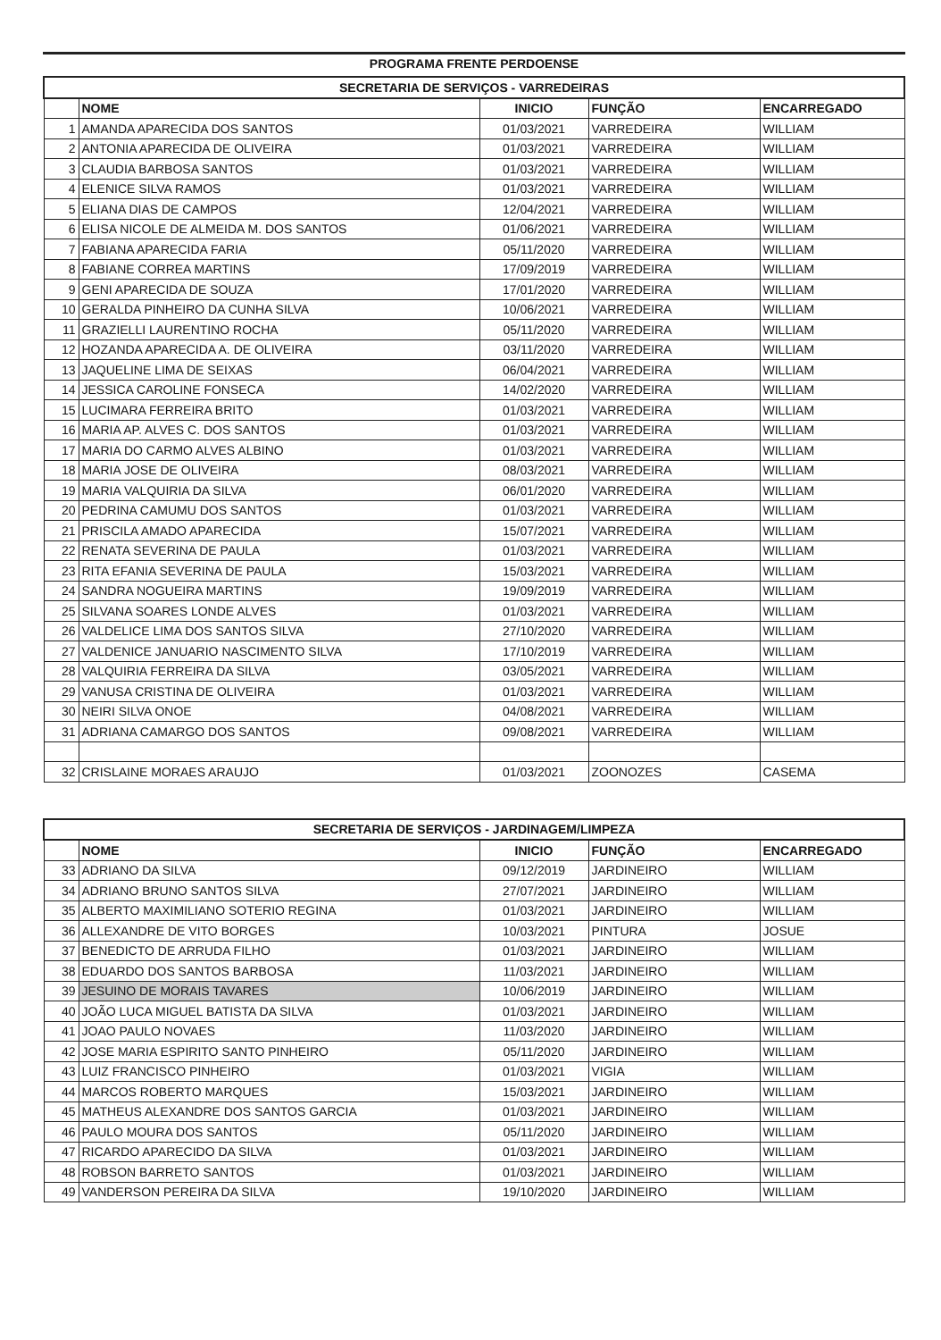PROGRAMA FRENTE PERDOENSE
| SECRETARIA DE SERVIÇOS - VARREDEIRAS | | | | |
| | NOME | INICIO | FUNÇÃO | ENCARREGADO |
| 1 | AMANDA APARECIDA DOS SANTOS | 01/03/2021 | VARREDEIRA | WILLIAM |
| 2 | ANTONIA APARECIDA DE OLIVEIRA | 01/03/2021 | VARREDEIRA | WILLIAM |
| 3 | CLAUDIA BARBOSA SANTOS | 01/03/2021 | VARREDEIRA | WILLIAM |
| 4 | ELENICE SILVA RAMOS | 01/03/2021 | VARREDEIRA | WILLIAM |
| 5 | ELIANA DIAS DE CAMPOS | 12/04/2021 | VARREDEIRA | WILLIAM |
| 6 | ELISA NICOLE DE ALMEIDA M. DOS SANTOS | 01/06/2021 | VARREDEIRA | WILLIAM |
| 7 | FABIANA APARECIDA FARIA | 05/11/2020 | VARREDEIRA | WILLIAM |
| 8 | FABIANE CORREA MARTINS | 17/09/2019 | VARREDEIRA | WILLIAM |
| 9 | GENI APARECIDA DE SOUZA | 17/01/2020 | VARREDEIRA | WILLIAM |
| 10 | GERALDA PINHEIRO DA CUNHA SILVA | 10/06/2021 | VARREDEIRA | WILLIAM |
| 11 | GRAZIELLI LAURENTINO ROCHA | 05/11/2020 | VARREDEIRA | WILLIAM |
| 12 | HOZANDA APARECIDA A. DE OLIVEIRA | 03/11/2020 | VARREDEIRA | WILLIAM |
| 13 | JAQUELINE LIMA DE SEIXAS | 06/04/2021 | VARREDEIRA | WILLIAM |
| 14 | JESSICA CAROLINE FONSECA | 14/02/2020 | VARREDEIRA | WILLIAM |
| 15 | LUCIMARA FERREIRA BRITO | 01/03/2021 | VARREDEIRA | WILLIAM |
| 16 | MARIA AP. ALVES C. DOS SANTOS | 01/03/2021 | VARREDEIRA | WILLIAM |
| 17 | MARIA DO CARMO ALVES ALBINO | 01/03/2021 | VARREDEIRA | WILLIAM |
| 18 | MARIA JOSE DE OLIVEIRA | 08/03/2021 | VARREDEIRA | WILLIAM |
| 19 | MARIA VALQUIRIA DA SILVA | 06/01/2020 | VARREDEIRA | WILLIAM |
| 20 | PEDRINA CAMUMU DOS SANTOS | 01/03/2021 | VARREDEIRA | WILLIAM |
| 21 | PRISCILA AMADO APARECIDA | 15/07/2021 | VARREDEIRA | WILLIAM |
| 22 | RENATA SEVERINA DE PAULA | 01/03/2021 | VARREDEIRA | WILLIAM |
| 23 | RITA EFANIA SEVERINA DE PAULA | 15/03/2021 | VARREDEIRA | WILLIAM |
| 24 | SANDRA NOGUEIRA MARTINS | 19/09/2019 | VARREDEIRA | WILLIAM |
| 25 | SILVANA SOARES LONDE ALVES | 01/03/2021 | VARREDEIRA | WILLIAM |
| 26 | VALDELICE LIMA DOS SANTOS SILVA | 27/10/2020 | VARREDEIRA | WILLIAM |
| 27 | VALDENICE JANUARIO NASCIMENTO SILVA | 17/10/2019 | VARREDEIRA | WILLIAM |
| 28 | VALQUIRIA FERREIRA DA SILVA | 03/05/2021 | VARREDEIRA | WILLIAM |
| 29 | VANUSA CRISTINA DE OLIVEIRA | 01/03/2021 | VARREDEIRA | WILLIAM |
| 30 | NEIRI SILVA ONOE | 04/08/2021 | VARREDEIRA | WILLIAM |
| 31 | ADRIANA CAMARGO DOS SANTOS | 09/08/2021 | VARREDEIRA | WILLIAM |
| 32 | CRISLAINE MORAES ARAUJO | 01/03/2021 | ZOONOZES | CASEMA |
| SECRETARIA DE SERVIÇOS - JARDINAGEM/LIMPEZA | | | | |
| | NOME | INICIO | FUNÇÃO | ENCARREGADO |
| 33 | ADRIANO DA SILVA | 09/12/2019 | JARDINEIRO | WILLIAM |
| 34 | ADRIANO BRUNO SANTOS SILVA | 27/07/2021 | JARDINEIRO | WILLIAM |
| 35 | ALBERTO MAXIMILIANO SOTERIO REGINA | 01/03/2021 | JARDINEIRO | WILLIAM |
| 36 | ALLEXANDRE DE VITO BORGES | 10/03/2021 | PINTURA | JOSUE |
| 37 | BENEDICTO DE ARRUDA FILHO | 01/03/2021 | JARDINEIRO | WILLIAM |
| 38 | EDUARDO DOS SANTOS BARBOSA | 11/03/2021 | JARDINEIRO | WILLIAM |
| 39 | JESUINO DE MORAIS TAVARES | 10/06/2019 | JARDINEIRO | WILLIAM |
| 40 | JOÃO LUCA MIGUEL BATISTA DA SILVA | 01/03/2021 | JARDINEIRO | WILLIAM |
| 41 | JOAO PAULO NOVAES | 11/03/2020 | JARDINEIRO | WILLIAM |
| 42 | JOSE MARIA ESPIRITO SANTO PINHEIRO | 05/11/2020 | JARDINEIRO | WILLIAM |
| 43 | LUIZ FRANCISCO PINHEIRO | 01/03/2021 | VIGIA | WILLIAM |
| 44 | MARCOS ROBERTO MARQUES | 15/03/2021 | JARDINEIRO | WILLIAM |
| 45 | MATHEUS ALEXANDRE DOS SANTOS GARCIA | 01/03/2021 | JARDINEIRO | WILLIAM |
| 46 | PAULO MOURA DOS SANTOS | 05/11/2020 | JARDINEIRO | WILLIAM |
| 47 | RICARDO APARECIDO DA SILVA | 01/03/2021 | JARDINEIRO | WILLIAM |
| 48 | ROBSON BARRETO SANTOS | 01/03/2021 | JARDINEIRO | WILLIAM |
| 49 | VANDERSON PEREIRA DA SILVA | 19/10/2020 | JARDINEIRO | WILLIAM |